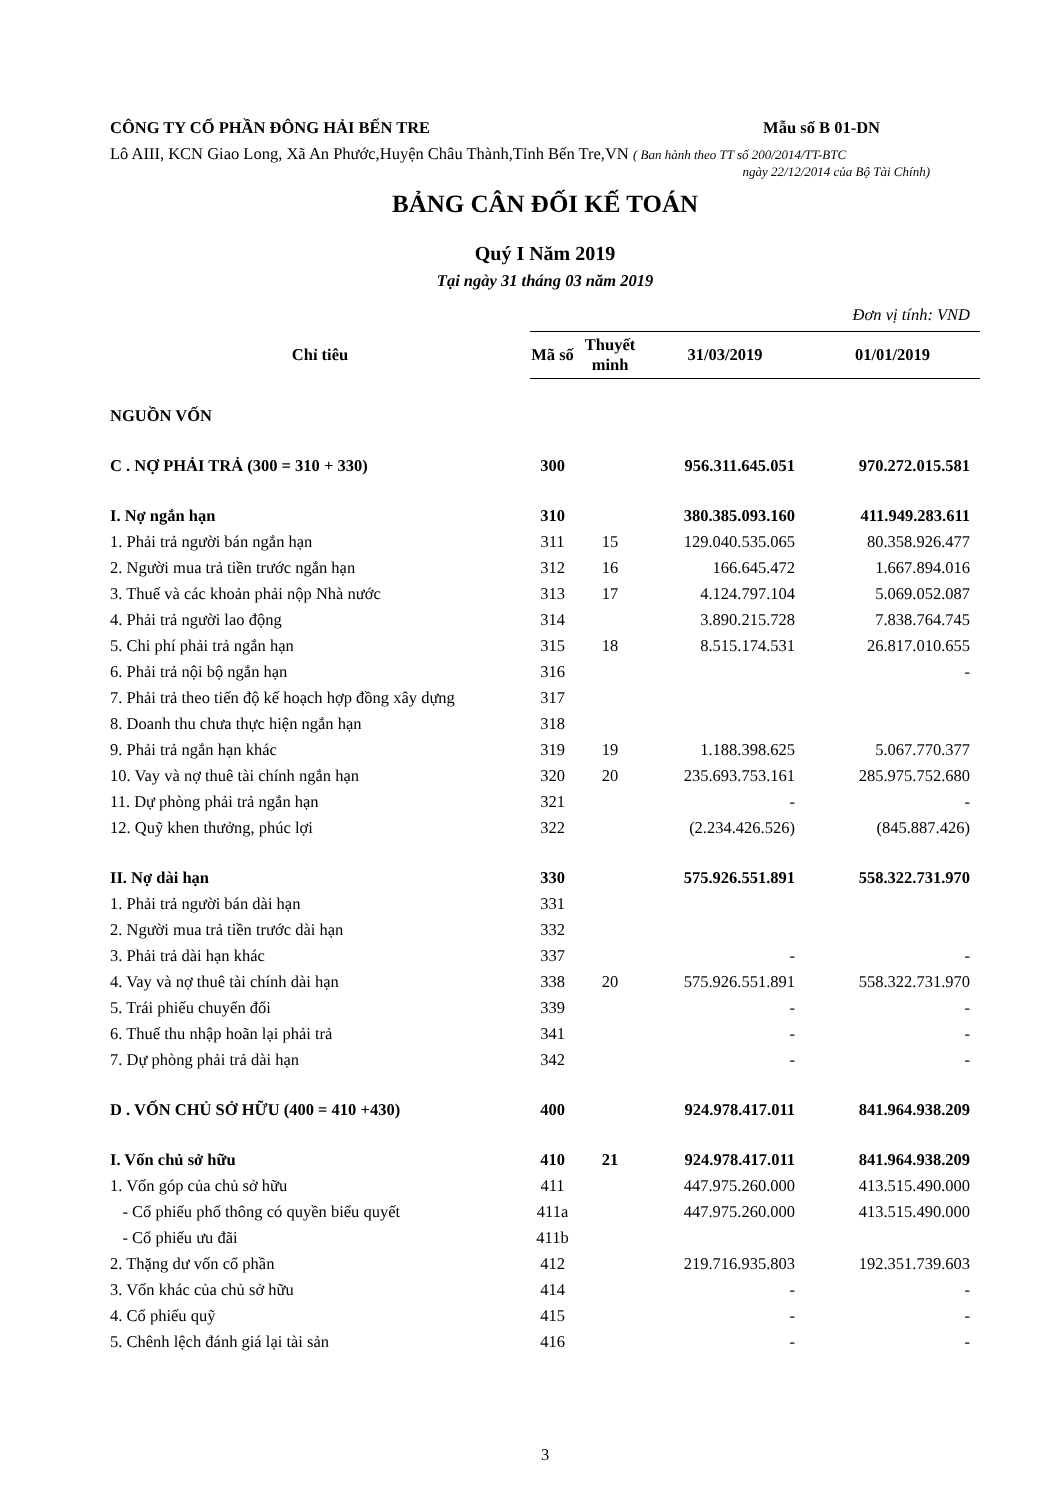CÔNG TY CỔ PHẦN ĐÔNG HẢI BẾN TRE Mẫu số B 01-DN
Lô AIII, KCN Giao Long, Xã An Phước,Huyện Châu Thành,Tỉnh Bến Tre,VN ( Ban hành theo TT số 200/2014/TT-BTC
ngày 22/12/2014 của Bộ Tài Chính)
BẢNG CÂN ĐỐI KẾ TOÁN
Quý I Năm 2019
Tại ngày 31 tháng 03 năm 2019
Đơn vị tính: VND
| Chỉ tiêu | Mã số | Thuyết minh | 31/03/2019 | 01/01/2019 |
| --- | --- | --- | --- | --- |
| NGUỒN VỐN | | | | |
| C . NỢ PHẢI TRẢ (300 = 310 + 330) | 300 | | 956.311.645.051 | 970.272.015.581 |
| I. Nợ ngắn hạn | 310 | | 380.385.093.160 | 411.949.283.611 |
| 1. Phải trả người bán ngắn hạn | 311 | 15 | 129.040.535.065 | 80.358.926.477 |
| 2. Người mua trả tiền trước ngắn hạn | 312 | 16 | 166.645.472 | 1.667.894.016 |
| 3. Thuế và các khoản phải nộp Nhà nước | 313 | 17 | 4.124.797.104 | 5.069.052.087 |
| 4. Phải trả người lao động | 314 | | 3.890.215.728 | 7.838.764.745 |
| 5. Chi phí phải trả ngắn hạn | 315 | 18 | 8.515.174.531 | 26.817.010.655 |
| 6. Phải trả nội bộ ngắn hạn | 316 | | | - |
| 7. Phải trả theo tiến độ kế hoạch hợp đồng xây dựng | 317 | | | |
| 8. Doanh thu chưa thực hiện ngắn hạn | 318 | | | |
| 9. Phải trả ngắn hạn khác | 319 | 19 | 1.188.398.625 | 5.067.770.377 |
| 10. Vay và nợ thuê tài chính ngắn hạn | 320 | 20 | 235.693.753.161 | 285.975.752.680 |
| 11. Dự phòng phải trả ngắn hạn | 321 | | - | - |
| 12. Quỹ khen thưởng, phúc lợi | 322 | | (2.234.426.526) | (845.887.426) |
| II. Nợ dài hạn | 330 | | 575.926.551.891 | 558.322.731.970 |
| 1. Phải trả người bán dài hạn | 331 | | | |
| 2. Người mua trả tiền trước dài hạn | 332 | | | |
| 3. Phải trả dài hạn khác | 337 | | - | - |
| 4. Vay và nợ thuê tài chính dài hạn | 338 | 20 | 575.926.551.891 | 558.322.731.970 |
| 5. Trái phiếu chuyển đổi | 339 | | - | - |
| 6. Thuế thu nhập hoãn lại phải trả | 341 | | - | - |
| 7. Dự phòng phải trả dài hạn | 342 | | - | - |
| D . VỐN CHỦ SỞ HỮU (400 = 410 +430) | 400 | | 924.978.417.011 | 841.964.938.209 |
| I. Vốn chủ sở hữu | 410 | 21 | 924.978.417.011 | 841.964.938.209 |
| 1. Vốn góp của chủ sở hữu | 411 | | 447.975.260.000 | 413.515.490.000 |
| - Cổ phiếu phổ thông có quyền biểu quyết | 411a | | 447.975.260.000 | 413.515.490.000 |
| - Cổ phiếu ưu đãi | 411b | | | |
| 2. Thặng dư vốn cổ phần | 412 | | 219.716.935.803 | 192.351.739.603 |
| 3. Vốn khác của chủ sở hữu | 414 | | - | - |
| 4. Cổ phiếu quỹ | 415 | | - | - |
| 5. Chênh lệch đánh giá lại tài sản | 416 | | - | - |
3